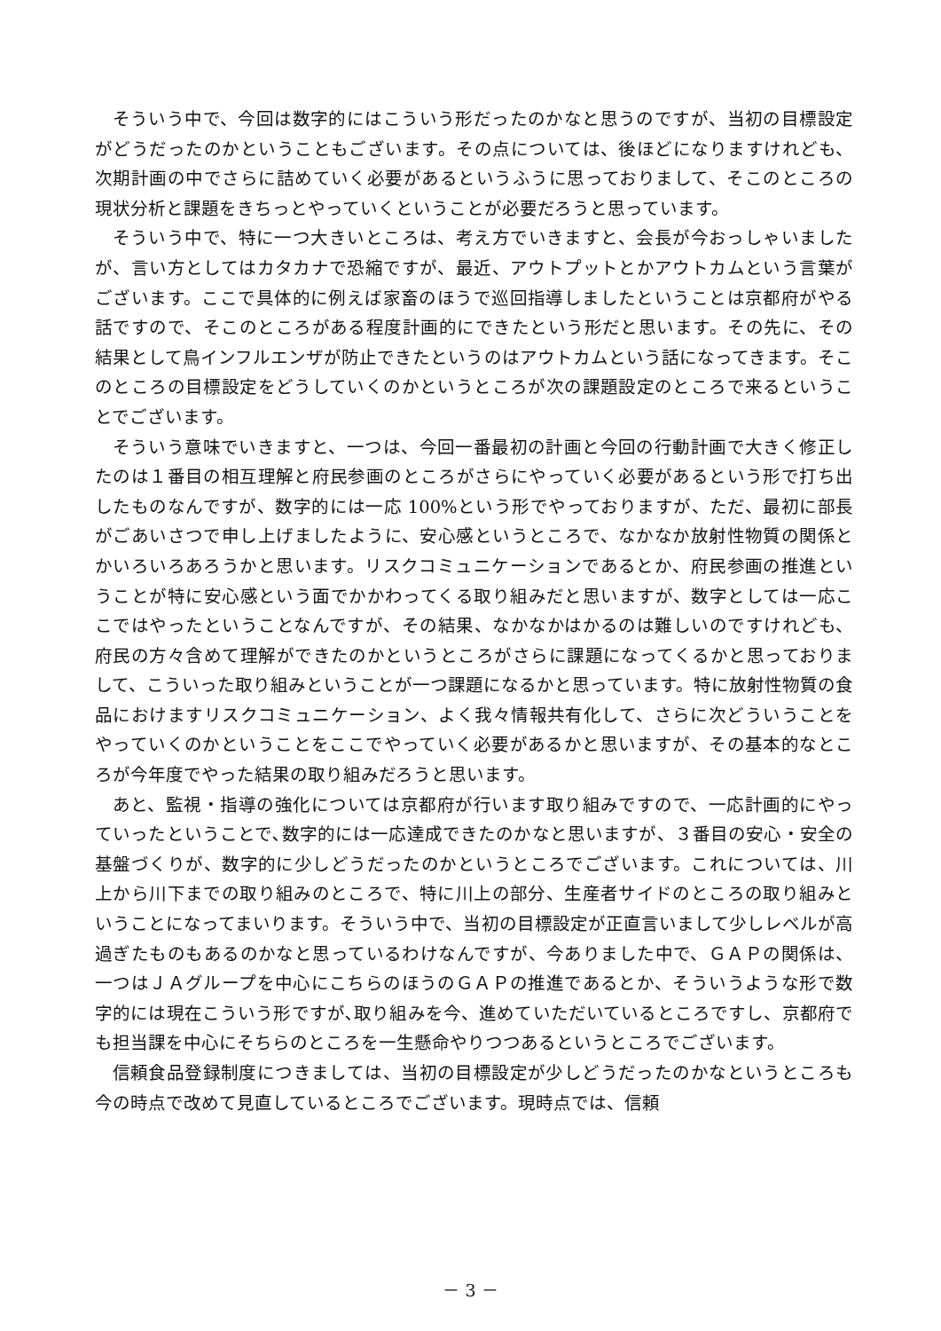そういう中で、今回は数字的にはこういう形だったのかなと思うのですが、当初の目標設定がどうだったのかということもございます。その点については、後ほどになりますけれども、次期計画の中でさらに詰めていく必要があるというふうに思っておりまして、そこのところの現状分析と課題をきちっとやっていくということが必要だろうと思っています。
そういう中で、特に一つ大きいところは、考え方でいきますと、会長が今おっしゃいましたが、言い方としてはカタカナで恐縮ですが、最近、アウトプットとかアウトカムという言葉がございます。ここで具体的に例えば家畜のほうで巡回指導しましたということは京都府がやる話ですので、そこのところがある程度計画的にできたという形だと思います。その先に、その結果として鳥インフルエンザが防止できたというのはアウトカムという話になってきます。そこのところの目標設定をどうしていくのかというところが次の課題設定のところで来るということでございます。
そういう意味でいきますと、一つは、今回一番最初の計画と今回の行動計画で大きく修正したのは１番目の相互理解と府民参画のところがさらにやっていく必要があるという形で打ち出したものなんですが、数字的には一応 100%という形でやっておりますが、ただ、最初に部長がごあいさつで申し上げましたように、安心感というところで、なかなか放射性物質の関係とかいろいろあろうかと思います。リスクコミュニケーションであるとか、府民参画の推進ということが特に安心感という面でかかわってくる取り組みだと思いますが、数字としては一応ここではやったということなんですが、その結果、なかなかはかるのは難しいのですけれども、府民の方々含めて理解ができたのかというところがさらに課題になってくるかと思っておりまして、こういった取り組みということが一つ課題になるかと思っています。特に放射性物質の食品におけますリスクコミュニケーション、よく我々情報共有化して、さらに次どういうことをやっていくのかということをここでやっていく必要があるかと思いますが、その基本的なところが今年度でやった結果の取り組みだろうと思います。
あと、監視・指導の強化については京都府が行います取り組みですので、一応計画的にやっていったということで､数字的には一応達成できたのかなと思いますが、３番目の安心・安全の基盤づくりが、数字的に少しどうだったのかというところでございます。これについては、川上から川下までの取り組みのところで、特に川上の部分、生産者サイドのところの取り組みということになってまいります。そういう中で、当初の目標設定が正直言いまして少しレベルが高過ぎたものもあるのかなと思っているわけなんですが、今ありました中で、ＧＡＰの関係は、一つはＪＡグループを中心にこちらのほうのＧＡＰの推進であるとか、そういうような形で数字的には現在こういう形ですが､取り組みを今、進めていただいているところですし、京都府でも担当課を中心にそちらのところを一生懸命やりつつあるというところでございます。
信頼食品登録制度につきましては、当初の目標設定が少しどうだったのかなというところも今の時点で改めて見直しているところでございます。現時点では、信頼
－ 3 －